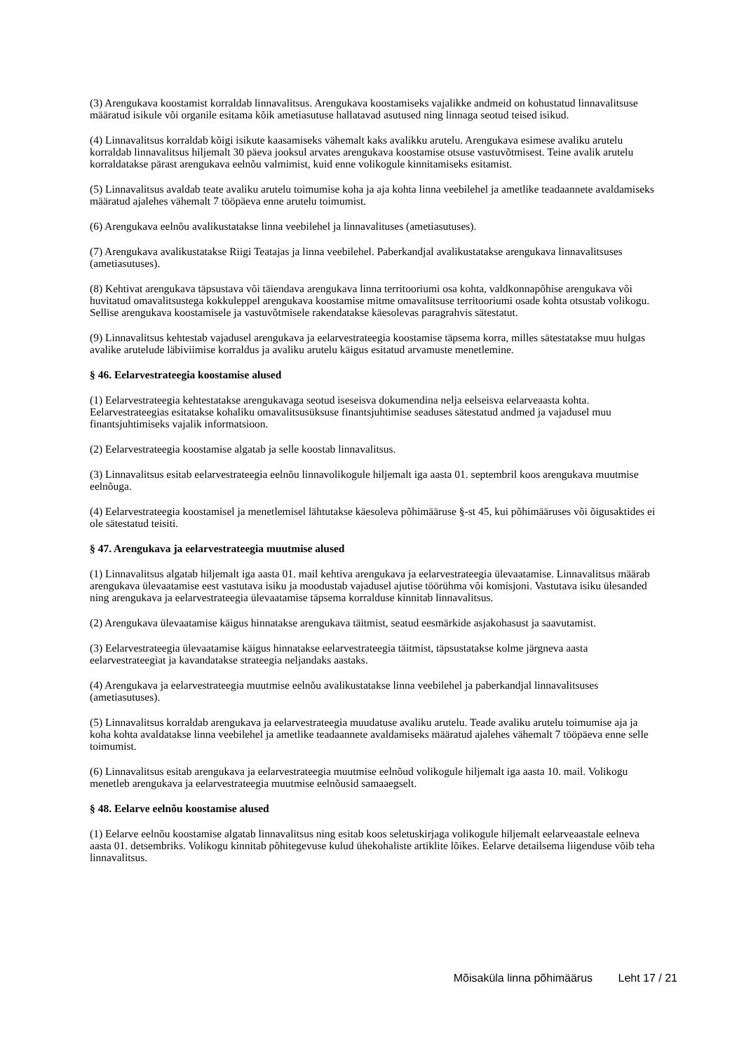(3) Arengukava koostamist korraldab linnavalitsus. Arengukava koostamiseks vajalikke andmeid on kohustatud linnavalitsuse määratud isikule või organile esitama kõik ametiasutuse hallatavad asutused ning linnaga seotud teised isikud.
(4) Linnavalitsus korraldab kõigi isikute kaasamiseks vähemalt kaks avalikku arutelu. Arengukava esimese avaliku arutelu korraldab linnavalitsus hiljemalt 30 päeva jooksul arvates arengukava koostamise otsuse vastuvõtmisest. Teine avalik arutelu korraldatakse pärast arengukava eelnõu valmimist, kuid enne volikogule kinnitamiseks esitamist.
(5) Linnavalitsus avaldab teate avaliku arutelu toimumise koha ja aja kohta linna veebilehel ja ametlike teadaannete avaldamiseks määratud ajalehes vähemalt 7 tööpäeva enne arutelu toimumist.
(6) Arengukava eelnõu avalikustatakse linna veebilehel ja linnavalituses (ametiasutuses).
(7) Arengukava avalikustatakse Riigi Teatajas ja linna veebilehel. Paberkandjal avalikustatakse arengukava linnavalitsuses (ametiasutuses).
(8) Kehtivat arengukava täpsustava või täiendava arengukava linna territooriumi osa kohta, valdkonnapõhise arengukava või huvitatud omavalitsustega kokkuleppel arengukava koostamise mitme omavalitsuse territooriumi osade kohta otsustab volikogu. Sellise arengukava koostamisele ja vastuvõtmisele rakendatakse käesolevas paragrahvis sätestatut.
(9) Linnavalitsus kehtestab vajadusel arengukava ja eelarvestrateegia koostamise täpsema korra, milles sätestatakse muu hulgas avalike arutelude läbiviimise korraldus ja avaliku arutelu käigus esitatud arvamuste menetlemine.
§ 46. Eelarvestrateegia koostamise alused
(1) Eelarvestrateegia kehtestatakse arengukavaga seotud iseseisva dokumendina nelja eelseisva eelarveaasta kohta. Eelarvestrateegias esitatakse kohaliku omavalitsusüksuse finantsjuhtimise seaduses sätestatud andmed ja vajadusel muu finantsjuhtimiseks vajalik informatsioon.
(2) Eelarvestrateegia koostamise algatab ja selle koostab linnavalitsus.
(3) Linnavalitsus esitab eelarvestrateegia eelnõu linnavolikogule hiljemalt iga aasta 01. septembril koos arengukava muutmise eelnõuga.
(4) Eelarvestrateegia koostamisel ja menetlemisel lähtutakse käesoleva põhimääruse §-st 45, kui põhimääruses või õigusaktides ei ole sätestatud teisiti.
§ 47. Arengukava ja eelarvestrateegia muutmise alused
(1) Linnavalitsus algatab hiljemalt iga aasta 01. mail kehtiva arengukava ja eelarvestrateegia ülevaatamise. Linnavalitsus määrab arengukava ülevaatamise eest vastutava isiku ja moodustab vajadusel ajutise töörühma või komisjoni. Vastutava isiku ülesanded ning arengukava ja eelarvestrateegia ülevaatamise täpsema korralduse kinnitab linnavalitsus.
(2) Arengukava ülevaatamise käigus hinnatakse arengukava täitmist, seatud eesmärkide asjakohasust ja saavutamist.
(3) Eelarvestrateegia ülevaatamise käigus hinnatakse eelarvestrateegia täitmist, täpsustatakse kolme järgneva aasta eelarvestrateegiat ja kavandatakse strateegia neljandaks aastaks.
(4) Arengukava ja eelarvestrateegia muutmise eelnõu avalikustatakse linna veebilehel ja paberkandjal linnavalitsuses (ametiasutuses).
(5) Linnavalitsus korraldab arengukava ja eelarvestrateegia muudatuse avaliku arutelu. Teade avaliku arutelu toimumise aja ja koha kohta avaldatakse linna veebilehel ja ametlike teadaannete avaldamiseks määratud ajalehes vähemalt 7 tööpäeva enne selle toimumist.
(6) Linnavalitsus esitab arengukava ja eelarvestrateegia muutmise eelnõud volikogule hiljemalt iga aasta 10. mail. Volikogu menetleb arengukava ja eelarvestrateegia muutmise eelnõusid samaaegselt.
§ 48. Eelarve eelnõu koostamise alused
(1) Eelarve eelnõu koostamise algatab linnavalitsus ning esitab koos seletuskirjaga volikogule hiljemalt eelarveaastale eelneva aasta 01. detsembriks. Volikogu kinnitab põhitegevuse kulud ühekohaliste artiklite lõikes. Eelarve detailsema liigenduse võib teha linnavalitsus.
Mõisaküla linna põhimäärus Leht 17 / 21